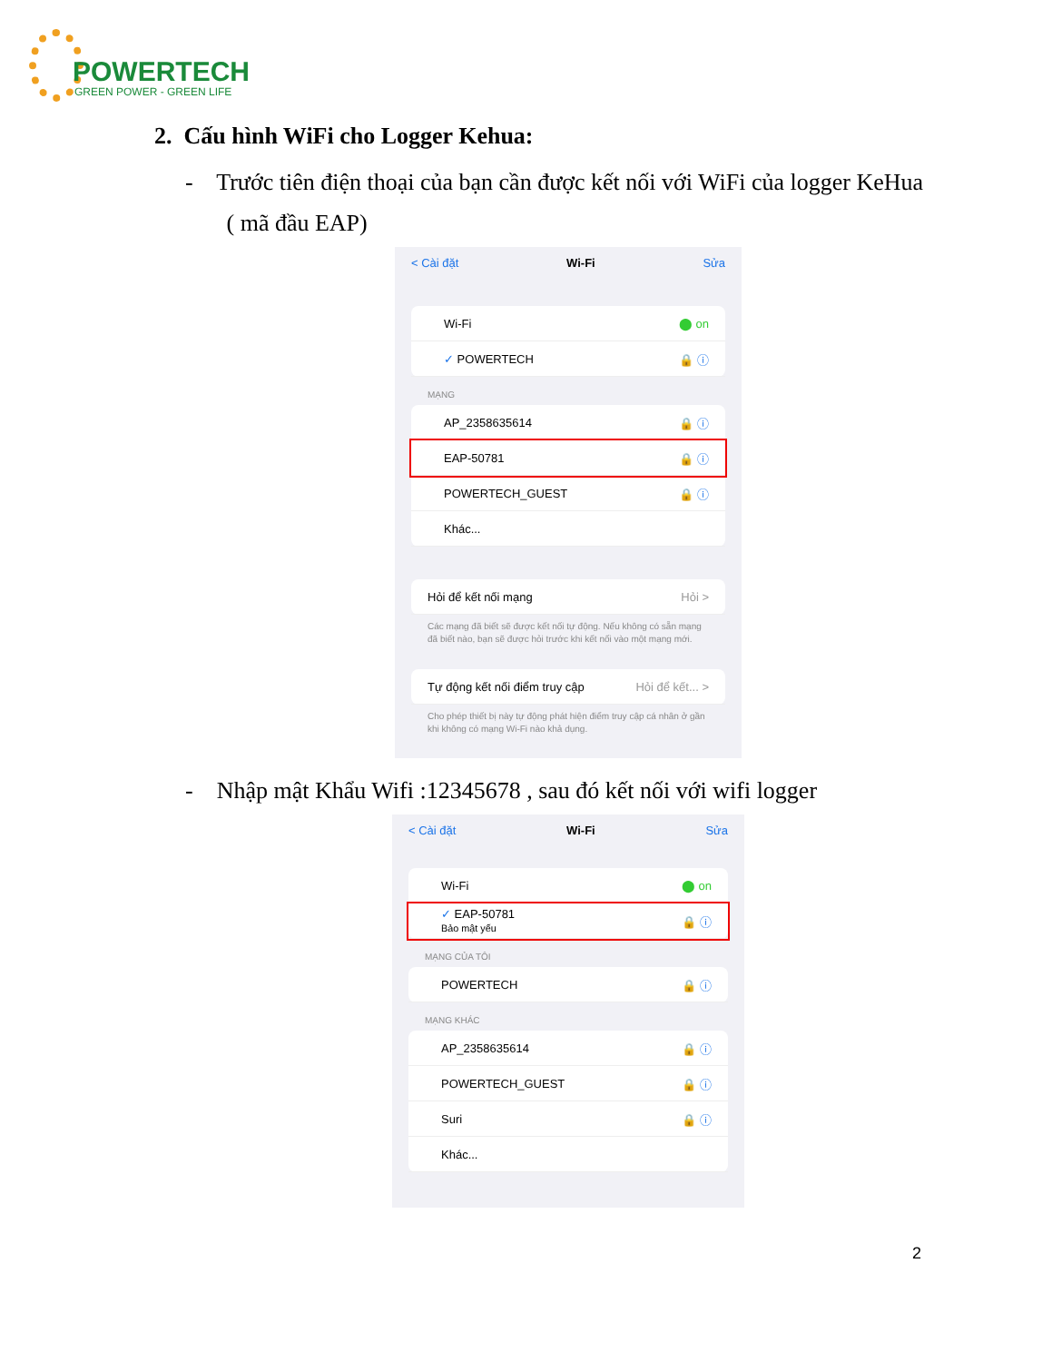POWERTECH
GREEN POWER - GREEN LIFE
2. Cấu hình WiFi cho Logger Kehua:
- Trước tiên điện thoại của bạn cần được kết nối với WiFi của logger KeHua
( mã đầu EAP)
< Cài đặt Wi-Fi Sửa
Wi-Fi ⬤ on
✓ POWERTECH 🔒 ⓘ
MẠNG
AP_2358635614 🔒 ⓘ
EAP-50781 🔒 ⓘ
POWERTECH_GUEST 🔒 ⓘ
Khác...
Hỏi để kết nối mạng Hỏi >
Các mạng đã biết sẽ được kết nối tự động. Nếu không có sẵn mạng đã biết nào, bạn sẽ được hỏi trước khi kết nối vào một mạng mới.
Tự động kết nối điểm truy cập Hỏi để kết... >
Cho phép thiết bị này tự động phát hiện điểm truy cập cá nhân ở gần khi không có mạng Wi-Fi nào khả dụng.
- Nhập mật Khẩu Wifi :12345678 , sau đó kết nối với wifi logger
< Cài đặt Wi-Fi Sửa
Wi-Fi ⬤ on
✓ EAP-50781
Bảo mật yếu 🔒 ⓘ
MẠNG CỦA TÔI
POWERTECH 🔒 ⓘ
MẠNG KHÁC
AP_2358635614 🔒 ⓘ
POWERTECH_GUEST 🔒 ⓘ
Suri 🔒 ⓘ
Khác...
2